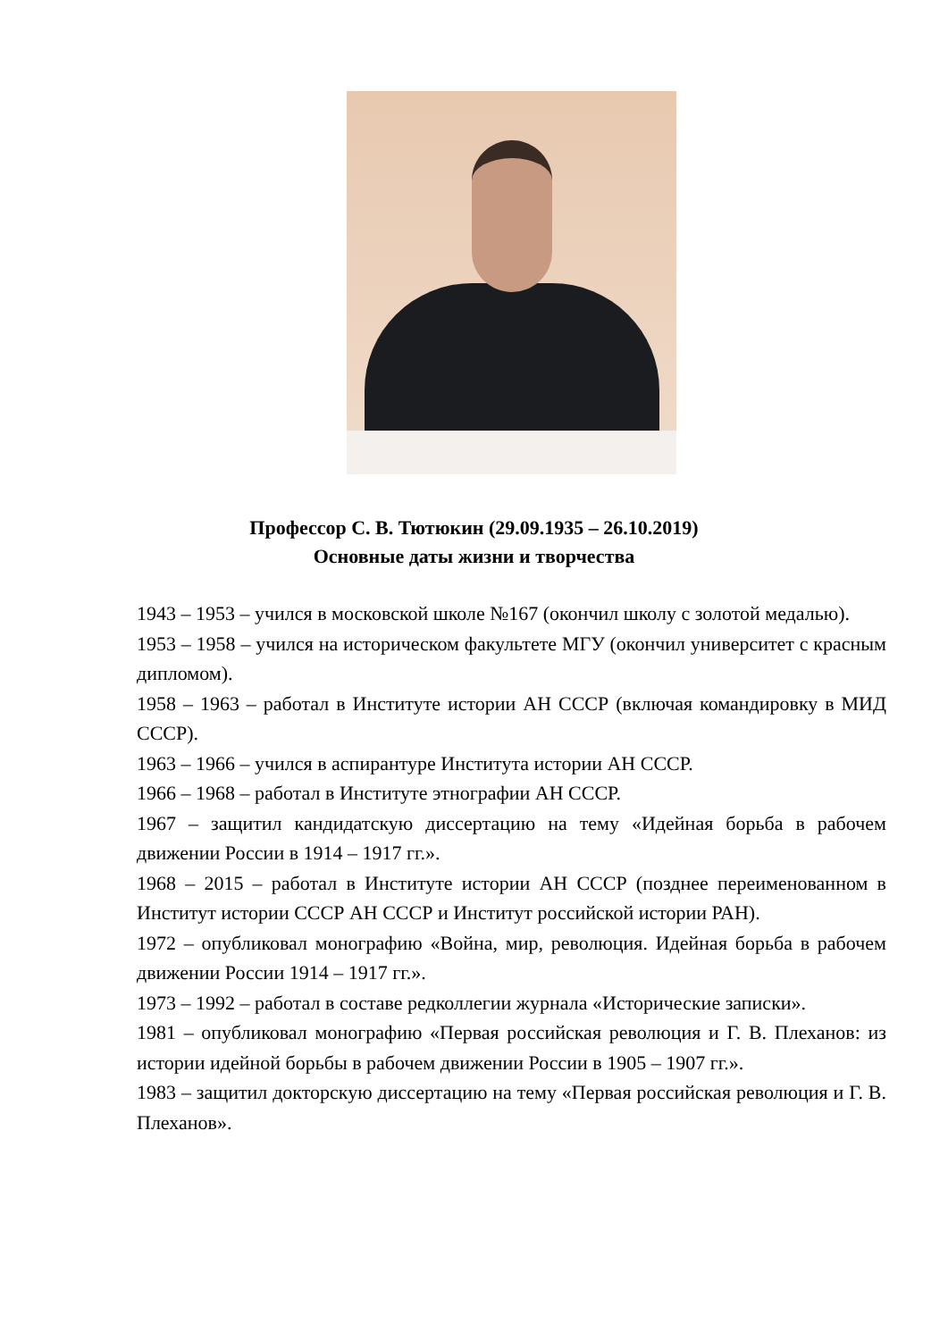Профессор С. В. Тютюкин (29.09.1935 – 26.10.2019)
Основные даты жизни и творчества
1943 – 1953 – учился в московской школе №167 (окончил школу с золотой медалью).
1953 – 1958 – учился на историческом факультете МГУ (окончил университет с красным дипломом).
1958 – 1963 – работал в Институте истории АН СССР (включая командировку в МИД СССР).
1963 – 1966 – учился в аспирантуре Института истории АН СССР.
1966 – 1968 – работал в Институте этнографии АН СССР.
1967 – защитил кандидатскую диссертацию на тему «Идейная борьба в рабочем движении России в 1914 – 1917 гг.».
1968 – 2015 – работал в Институте истории АН СССР (позднее переименованном в Институт истории СССР АН СССР и Институт российской истории РАН).
1972 – опубликовал монографию «Война, мир, революция. Идейная борьба в рабочем движении России 1914 – 1917 гг.».
1973 – 1992 – работал в составе редколлегии журнала «Исторические записки».
1981 – опубликовал монографию «Первая российская революция и Г. В. Плеханов: из истории идейной борьбы в рабочем движении России в 1905 – 1907 гг.».
1983 – защитил докторскую диссертацию на тему «Первая российская революция и Г. В. Плеханов».